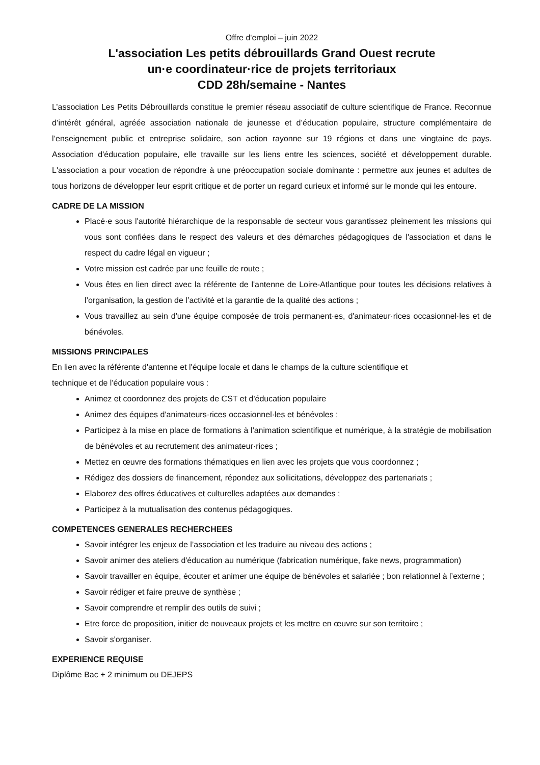Offre d'emploi – juin 2022
L'association Les petits débrouillards Grand Ouest recrute
un·e coordinateur·rice de projets territoriaux
CDD 28h/semaine - Nantes
L’association Les Petits Débrouillards constitue le premier réseau associatif de culture scientifique de France. Reconnue d’intérêt général, agréée association nationale de jeunesse et d’éducation populaire, structure complémentaire de l’enseignement public et entreprise solidaire, son action rayonne sur 19 régions et dans une vingtaine de pays. Association d'éducation populaire, elle travaille sur les liens entre les sciences, société et développement durable. L'association a pour vocation de répondre à une préoccupation sociale dominante : permettre aux jeunes et adultes de tous horizons de développer leur esprit critique et de porter un regard curieux et informé sur le monde qui les entoure.
CADRE DE LA MISSION
Placé·e sous l'autorité hiérarchique de la responsable de secteur vous garantissez pleinement les missions qui vous sont confiées dans le respect des valeurs et des démarches pédagogiques de l'association et dans le respect du cadre légal en vigueur ;
Votre mission est cadrée par une feuille de route ;
Vous êtes en lien direct avec la référente de l'antenne de Loire-Atlantique pour toutes les décisions relatives à l’organisation, la gestion de l’activité et la garantie de la qualité des actions ;
Vous travaillez au sein d'une équipe composée de trois permanent·es, d'animateur·rices occasionnel·les et de bénévoles.
MISSIONS PRINCIPALES
En lien avec la référente d'antenne et l'équipe locale et dans le champs de la culture scientifique et
technique et de l'éducation populaire vous :
Animez et coordonnez des projets de CST et d'éducation populaire
Animez des équipes d'animateurs·rices occasionnel·les et bénévoles ;
Participez à la mise en place de formations à l'animation scientifique et numérique, à la stratégie de mobilisation de bénévoles et au recrutement des animateur·rices ;
Mettez en œuvre des formations thématiques en lien avec les projets que vous coordonnez ;
Rédigez des dossiers de financement, répondez aux sollicitations, développez des partenariats ;
Elaborez des offres éducatives et culturelles adaptées aux demandes ;
Participez à la mutualisation des contenus pédagogiques.
COMPETENCES GENERALES RECHERCHEES
Savoir intégrer les enjeux de l’association et les traduire au niveau des actions ;
Savoir animer des ateliers d'éducation au numérique (fabrication numérique, fake news, programmation)
Savoir travailler en équipe, écouter et animer une équipe de bénévoles et salariée ; bon relationnel à l’externe ;
Savoir rédiger et faire preuve de synthèse ;
Savoir comprendre et remplir des outils de suivi ;
Etre force de proposition, initier de nouveaux projets et les mettre en œuvre sur son territoire ;
Savoir s'organiser.
EXPERIENCE REQUISE
Diplôme Bac + 2 minimum ou DEJEPS